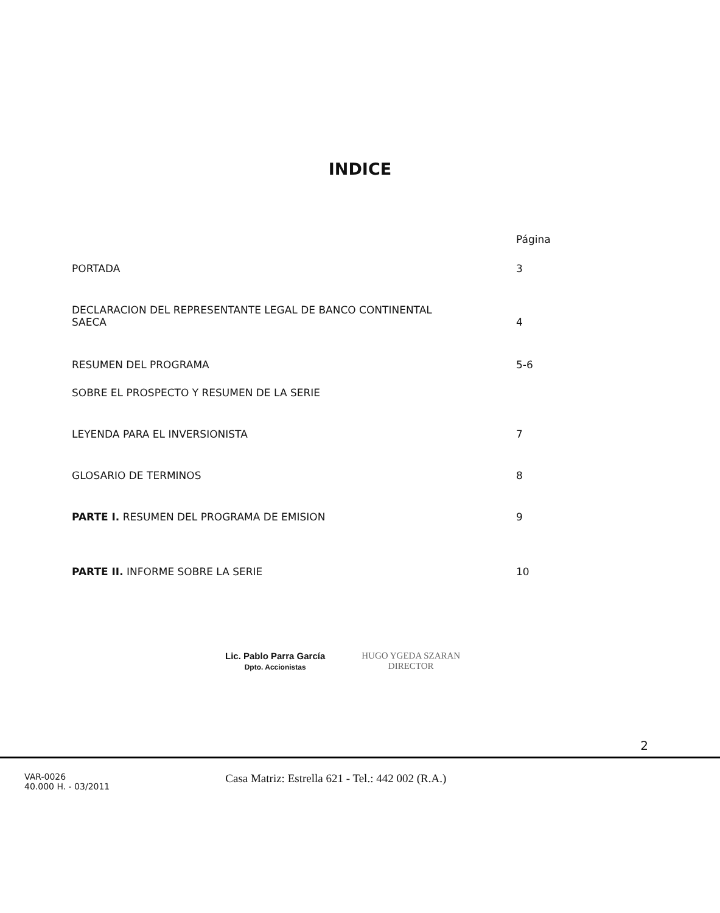INDICE
Página
PORTADA 3
DECLARACION DEL REPRESENTANTE LEGAL DE BANCO CONTINENTAL
SAECA 4
RESUMEN DEL PROGRAMA 5-6
SOBRE EL PROSPECTO Y RESUMEN DE LA SERIE
LEYENDA PARA EL INVERSIONISTA 7
GLOSARIO DE TERMINOS 8
PARTE I. RESUMEN DEL PROGRAMA DE EMISION 9
PARTE II. INFORME SOBRE LA SERIE 10
Lic. Pablo Parra García
Dpto. Accionistas
HUGO YGEDA SZARAN
DIRECTOR
2
VAR-0026
40.000 H. - 03/2011
Casa Matriz: Estrella 621 - Tel.: 442 002 (R.A.)